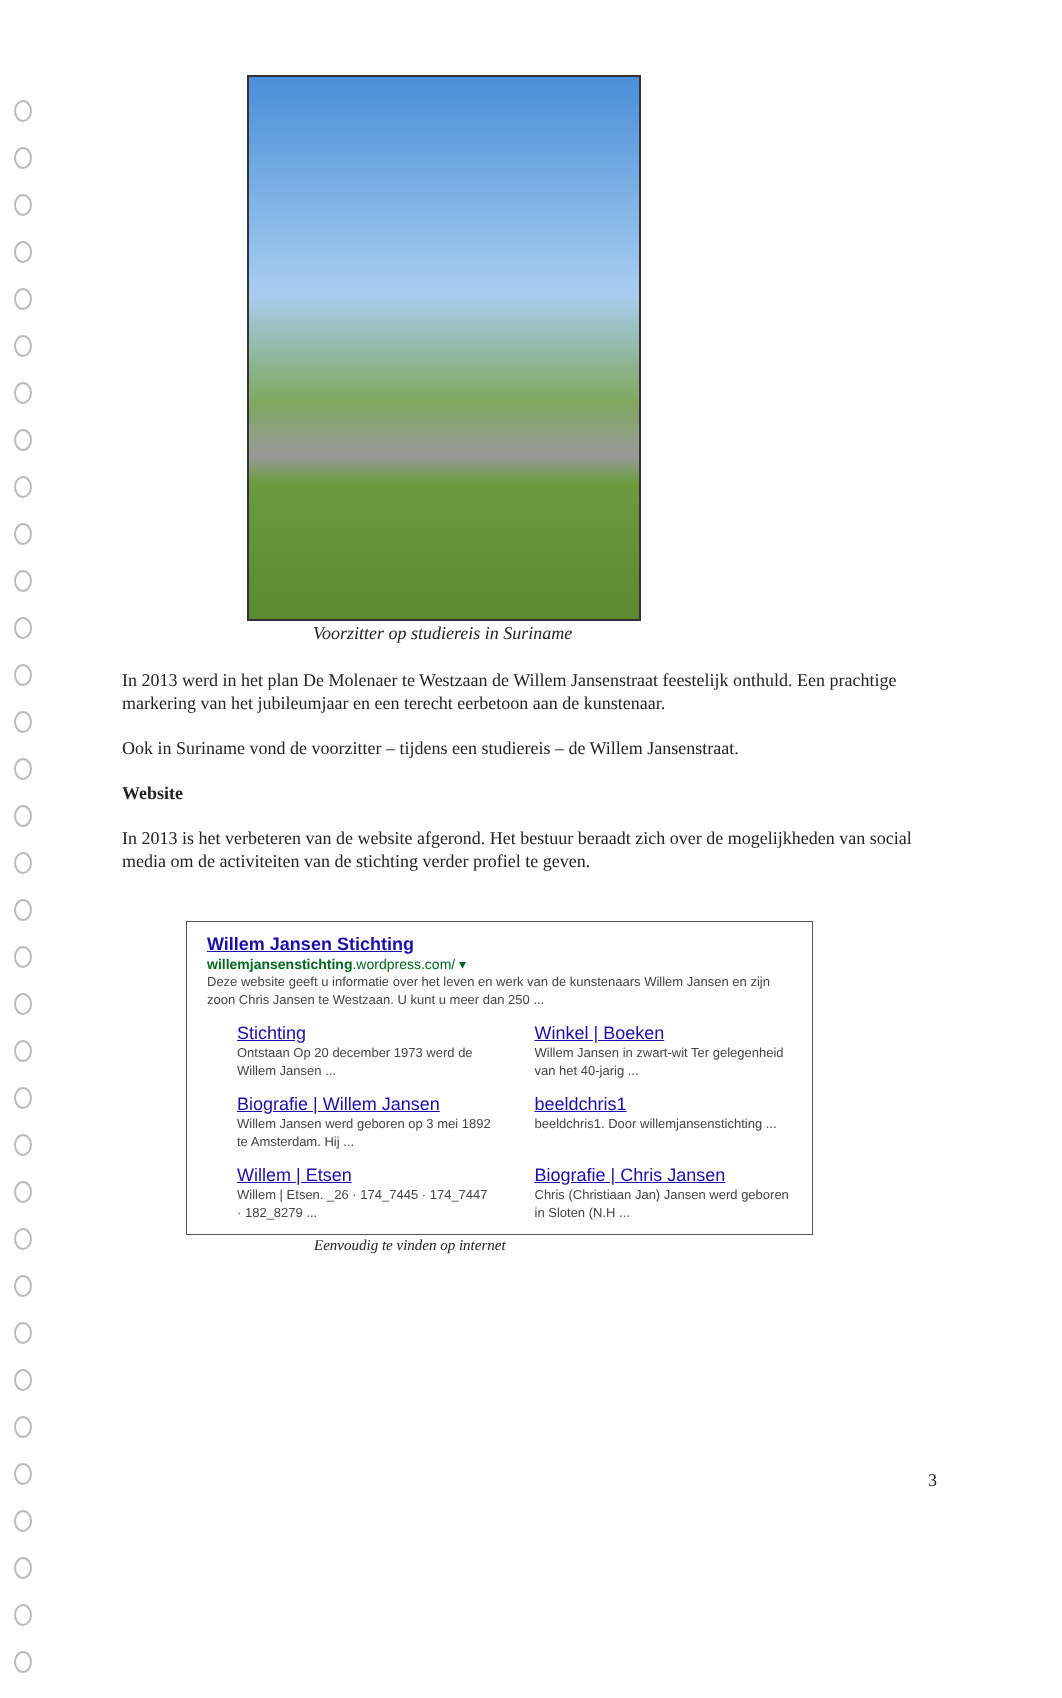Voorzitter op studiereis in Suriname
In 2013 werd in het plan De Molenaer te Westzaan de Willem Jansenstraat feestelijk onthuld. Een prachtige markering van het jubileumjaar en een terecht eerbetoon aan de kunstenaar.
Ook in Suriname vond de voorzitter – tijdens een studiereis – de Willem Jansenstraat.
Website
In 2013 is het verbeteren van de website afgerond. Het bestuur beraadt zich over de mogelijkheden van social media om de activiteiten van de stichting verder profiel te geven.
Willem Jansen Stichting
willemjansenstichting.wordpress.com/ ▾
Deze website geeft u informatie over het leven en werk van de kunstenaars Willem Jansen en zijn zoon Chris Jansen te Westzaan. U kunt u meer dan 250 ...
Stichting
Ontstaan Op 20 december 1973 werd de Willem Jansen ...
Winkel | Boeken
Willem Jansen in zwart-wit Ter gelegenheid van het 40-jarig ...
Biografie | Willem Jansen
Willem Jansen werd geboren op 3 mei 1892 te Amsterdam. Hij ...
beeldchris1
beeldchris1. Door willemjansenstichting ...
Willem | Etsen
Willem | Etsen. _26 · 174_7445 · 174_7447 · 182_8279 ...
Biografie | Chris Jansen
Chris (Christiaan Jan) Jansen werd geboren in Sloten (N.H ...
Eenvoudig te vinden op internet
3